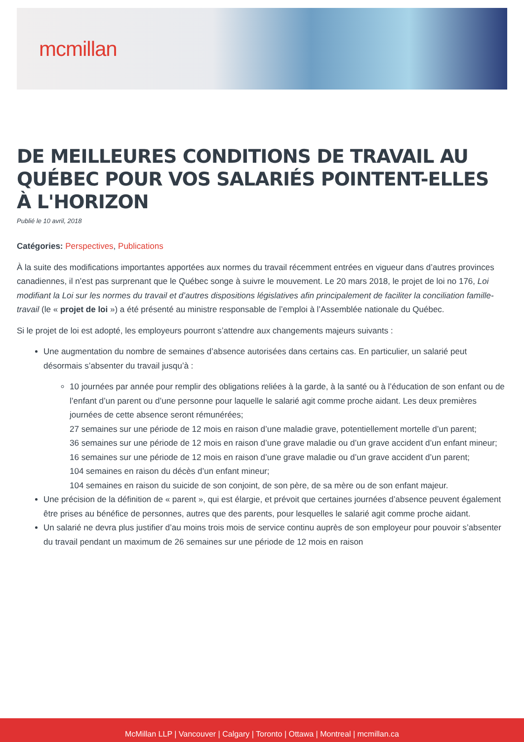mcmillan
DE MEILLEURES CONDITIONS DE TRAVAIL AU QUÉBEC POUR VOS SALARIÉS POINTENT-ELLES À L'HORIZON
Publié le 10 avril, 2018
Catégories: Perspectives, Publications
À la suite des modifications importantes apportées aux normes du travail récemment entrées en vigueur dans d’autres provinces canadiennes, il n’est pas surprenant que le Québec songe à suivre le mouvement. Le 20 mars 2018, le projet de loi no 176, Loi modifiant la Loi sur les normes du travail et d’autres dispositions législatives afin principalement de faciliter la conciliation famille-travail (le « projet de loi ») a été présenté au ministre responsable de l’emploi à l’Assemblée nationale du Québec.
Si le projet de loi est adopté, les employeurs pourront s’attendre aux changements majeurs suivants :
Une augmentation du nombre de semaines d’absence autorisées dans certains cas. En particulier, un salarié peut désormais s’absenter du travail jusqu’à :
10 journées par année pour remplir des obligations reliées à la garde, à la santé ou à l’éducation de son enfant ou de l’enfant d’un parent ou d’une personne pour laquelle le salarié agit comme proche aidant. Les deux premières journées de cette absence seront rémunérées;
27 semaines sur une période de 12 mois en raison d’une maladie grave, potentiellement mortelle d’un parent;
36 semaines sur une période de 12 mois en raison d’une grave maladie ou d’un grave accident d’un enfant mineur;
16 semaines sur une période de 12 mois en raison d’une grave maladie ou d’un grave accident d’un parent;
104 semaines en raison du décès d’un enfant mineur;
104 semaines en raison du suicide de son conjoint, de son père, de sa mère ou de son enfant majeur.
Une précision de la définition de « parent », qui est élargie, et prévoit que certaines journées d’absence peuvent également être prises au bénéfice de personnes, autres que des parents, pour lesquelles le salarié agit comme proche aidant.
Un salarié ne devra plus justifier d’au moins trois mois de service continu auprès de son employeur pour pouvoir s’absenter du travail pendant un maximum de 26 semaines sur une période de 12 mois en raison
McMillan LLP | Vancouver | Calgary | Toronto | Ottawa | Montreal | mcmillan.ca